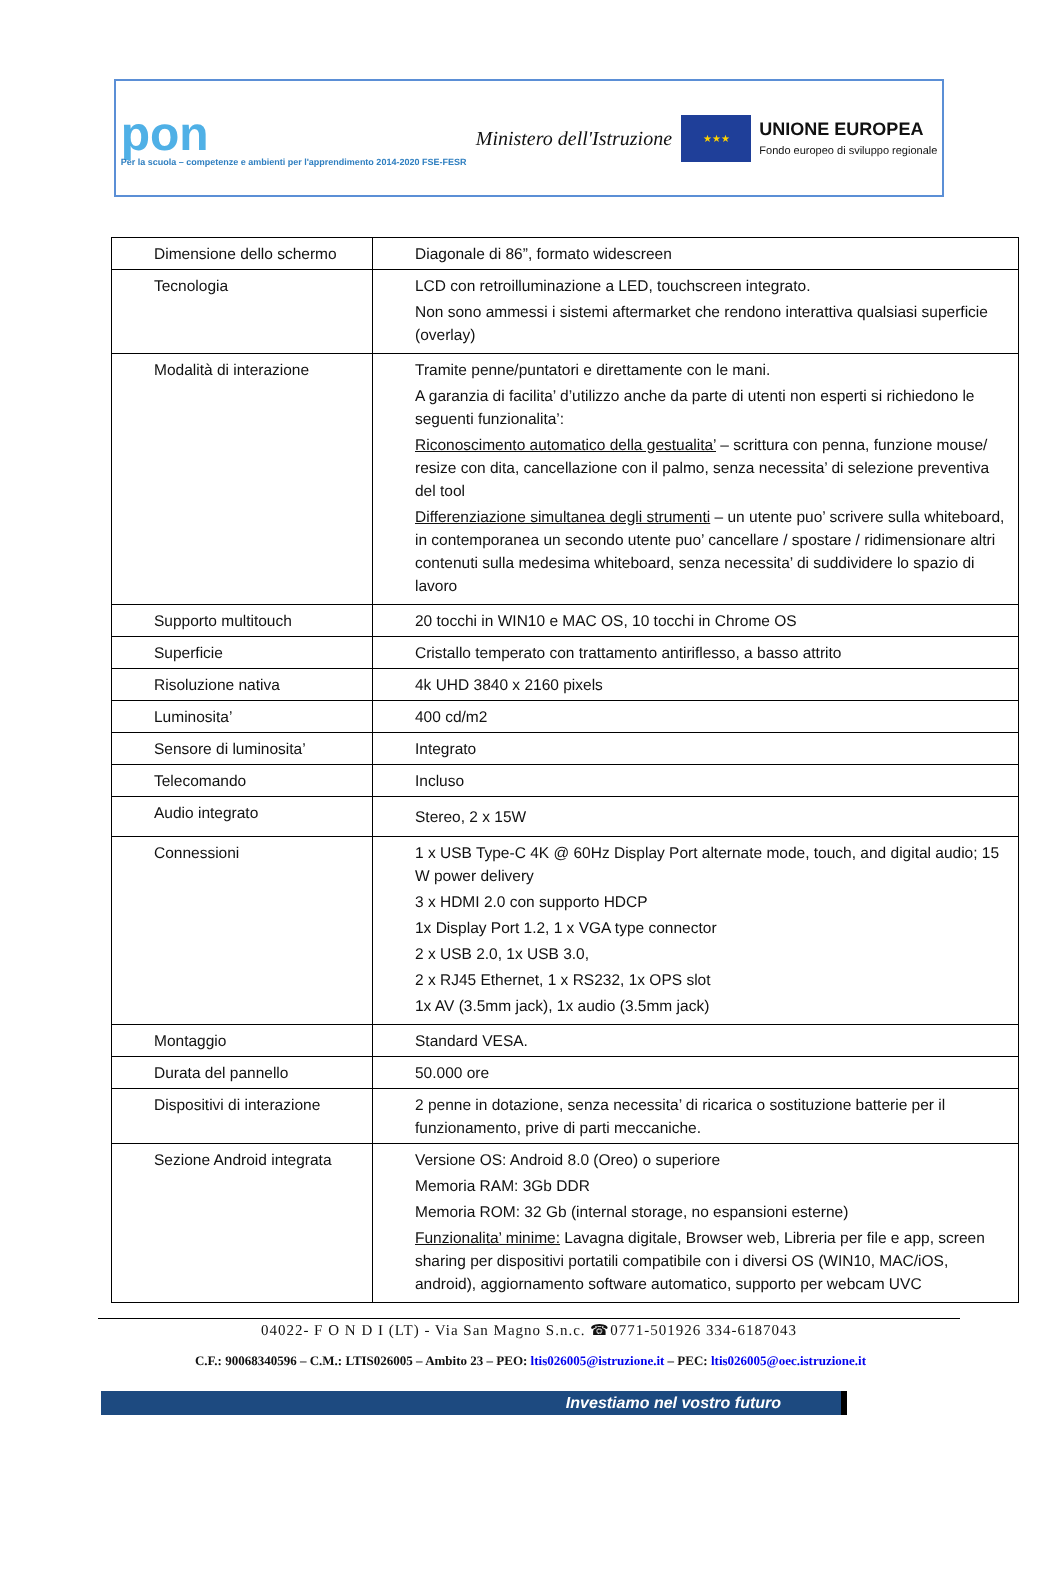pon
Per la scuola – competenze e ambienti per l'apprendimento 2014-2020 FSE-FESR
Ministero dell'Istruzione
★★★
UNIONE EUROPEA
Fondo europeo di sviluppo regionale
| Dimensione dello schermo | Diagonale di 86”, formato widescreen |
| Tecnologia | LCD con retroilluminazione a LED, touchscreen integrato. Non sono ammessi i sistemi aftermarket che rendono interattiva qualsiasi superficie (overlay) |
| Modalità di interazione | Tramite penne/puntatori e direttamente con le mani. A garanzia di facilita’ d’utilizzo anche da parte di utenti non esperti si richiedono le seguenti funzionalita’: Riconoscimento automatico della gestualita’ – scrittura con penna, funzione mouse/ resize con dita, cancellazione con il palmo, senza necessita’ di selezione preventiva del tool Differenziazione simultanea degli strumenti – un utente puo’ scrivere sulla whiteboard, in contemporanea un secondo utente puo’ cancellare / spostare / ridimensionare altri contenuti sulla medesima whiteboard, senza necessita’ di suddividere lo spazio di lavoro |
| Supporto multitouch | 20 tocchi in WIN10 e MAC OS, 10 tocchi in Chrome OS |
| Superficie | Cristallo temperato con trattamento antiriflesso, a basso attrito |
| Risoluzione nativa | 4k UHD 3840 x 2160 pixels |
| Luminosita’ | 400 cd/m2 |
| Sensore di luminosita’ | Integrato |
| Telecomando | Incluso |
| Audio integrato | Stereo, 2 x 15W |
| Connessioni | 1 x USB Type-C 4K @ 60Hz Display Port alternate mode, touch, and digital audio; 15 W power delivery 3 x HDMI 2.0 con supporto HDCP 1x Display Port 1.2, 1 x VGA type connector 2 x USB 2.0, 1x USB 3.0, 2 x RJ45 Ethernet, 1 x RS232, 1x OPS slot 1x AV (3.5mm jack), 1x audio (3.5mm jack) |
| Montaggio | Standard VESA. |
| Durata del pannello | 50.000 ore |
| Dispositivi di interazione | 2 penne in dotazione, senza necessita’ di ricarica o sostituzione batterie per il funzionamento, prive di parti meccaniche. |
| Sezione Android integrata | Versione OS: Android 8.0 (Oreo) o superiore Memoria RAM: 3Gb DDR Memoria ROM: 32 Gb (internal storage, no espansioni esterne) Funzionalita’ minime: Lavagna digitale, Browser web, Libreria per file e app, screen sharing per dispositivi portatili compatibile con i diversi OS (WIN10, MAC/iOS, android), aggiornamento software automatico, supporto per webcam UVC |
04022- F O N D I (LT) - Via San Magno S.n.c. ☎0771-501926 334-6187043
C.F.: 90068340596 – C.M.: LTIS026005 – Ambito 23 – PEO: ltis026005@istruzione.it – PEC: ltis026005@oec.istruzione.it
Investiamo nel vostro futuro